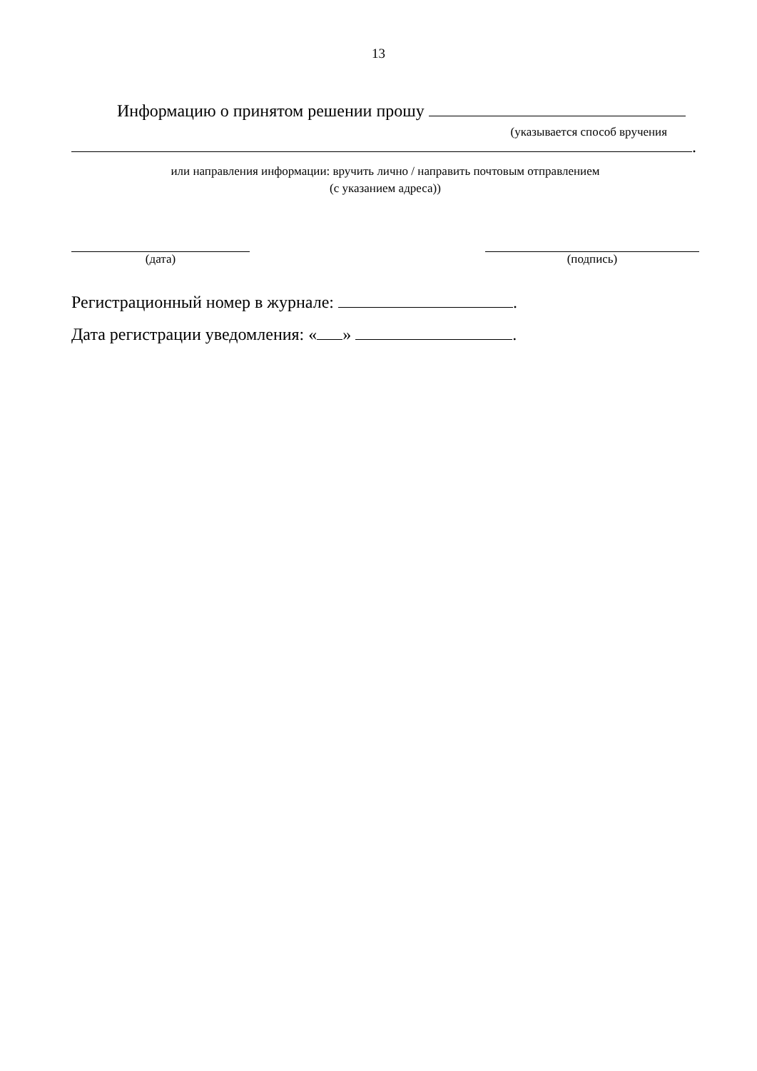13
Информацию о принятом решении прошу
(указывается способ вручения
.
или направления информации: вручить лично / направить почтовым отправлением
(с указанием адреса))
(дата) (подпись)
Регистрационный номер в журнале: .
Дата регистрации уведомления: « » .